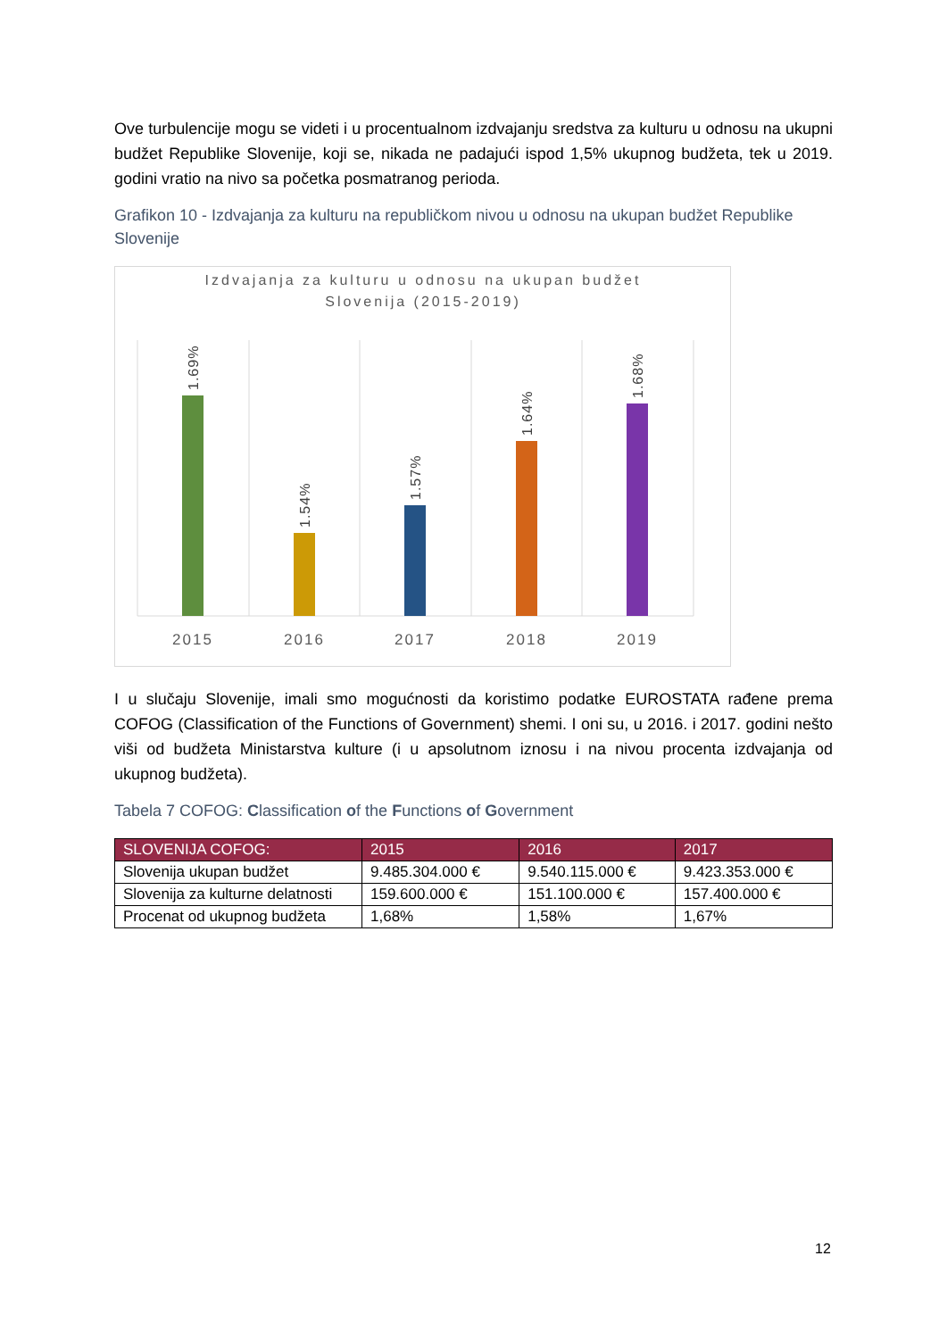Ove turbulencije mogu se videti i u procentualnom izdvajanju sredstva za kulturu u odnosu na ukupni budžet Republike Slovenije, koji se, nikada ne padajući ispod 1,5% ukupnog budžeta, tek u 2019. godini vratio na nivo sa početka posmatranog perioda.
Grafikon 10 - Izdvajanja za kulturu na republičkom nivou u odnosu na ukupan budžet Republike Slovenije
Izdvajanja za kulturu u odnosu na ukupan budžet
Slovenija (2015-2019)
1.69%
1.54%
1.57%
1.64%
1.68%
2015
2016
2017
2018
2019
I u slučaju Slovenije, imali smo mogućnosti da koristimo podatke EUROSTATA rađene prema COFOG (Classification of the Functions of Government) shemi. I oni su, u 2016. i 2017. godini nešto viši od budžeta Ministarstva kulture (i u apsolutnom iznosu i na nivou procenta izdvajanja od ukupnog budžeta).
Tabela 7 COFOG: Classification of the Functions of Government
| SLOVENIJA COFOG: | 2015 | 2016 | 2017 |
| --- | --- | --- | --- |
| Slovenija ukupan budžet | 9.485.304.000 € | 9.540.115.000 € | 9.423.353.000 € |
| Slovenija za kulturne delatnosti | 159.600.000 € | 151.100.000 € | 157.400.000 € |
| Procenat od ukupnog budžeta | 1,68% | 1,58% | 1,67% |
12